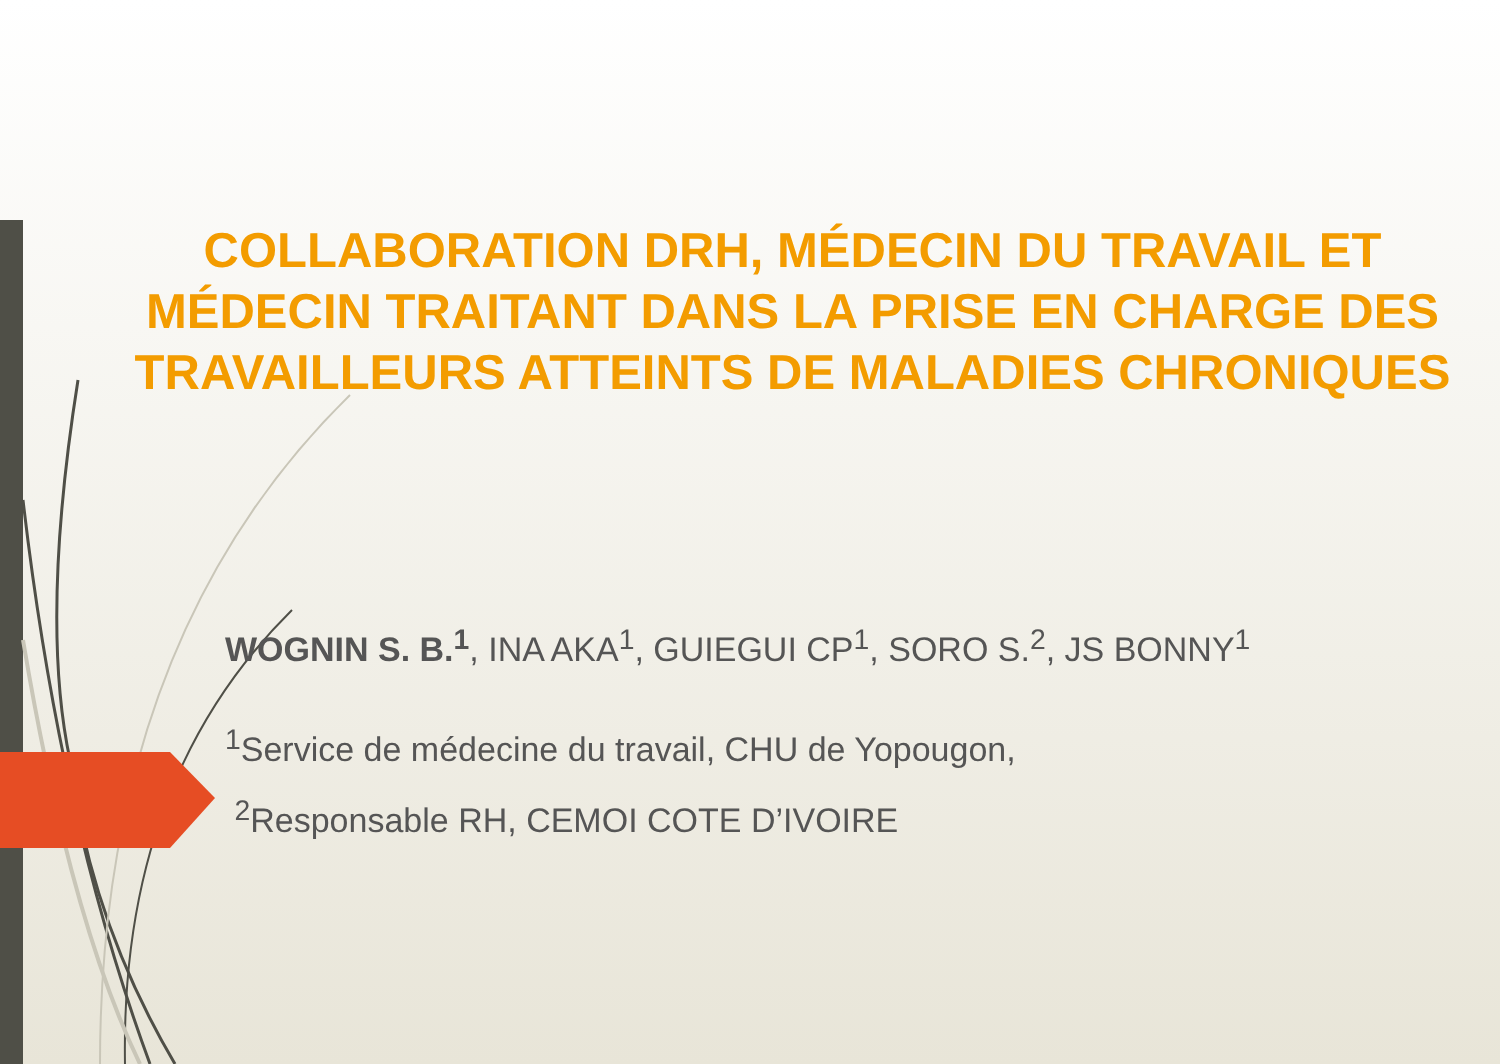COLLABORATION DRH, MÉDECIN DU TRAVAIL ET MÉDECIN TRAITANT DANS LA PRISE EN CHARGE DES TRAVAILLEURS ATTEINTS DE MALADIES CHRONIQUES
WOGNIN S. B.<sup>1</sup>, INA AKA<sup>1</sup>, GUIEGUI CP<sup>1</sup>, SORO S.<sup>2</sup>, JS BONNY<sup>1</sup>
<sup>1</sup> Service de médecine du travail, CHU de Yopougon,
<sup>2</sup> Responsable RH, CEMOI COTE D’IVOIRE